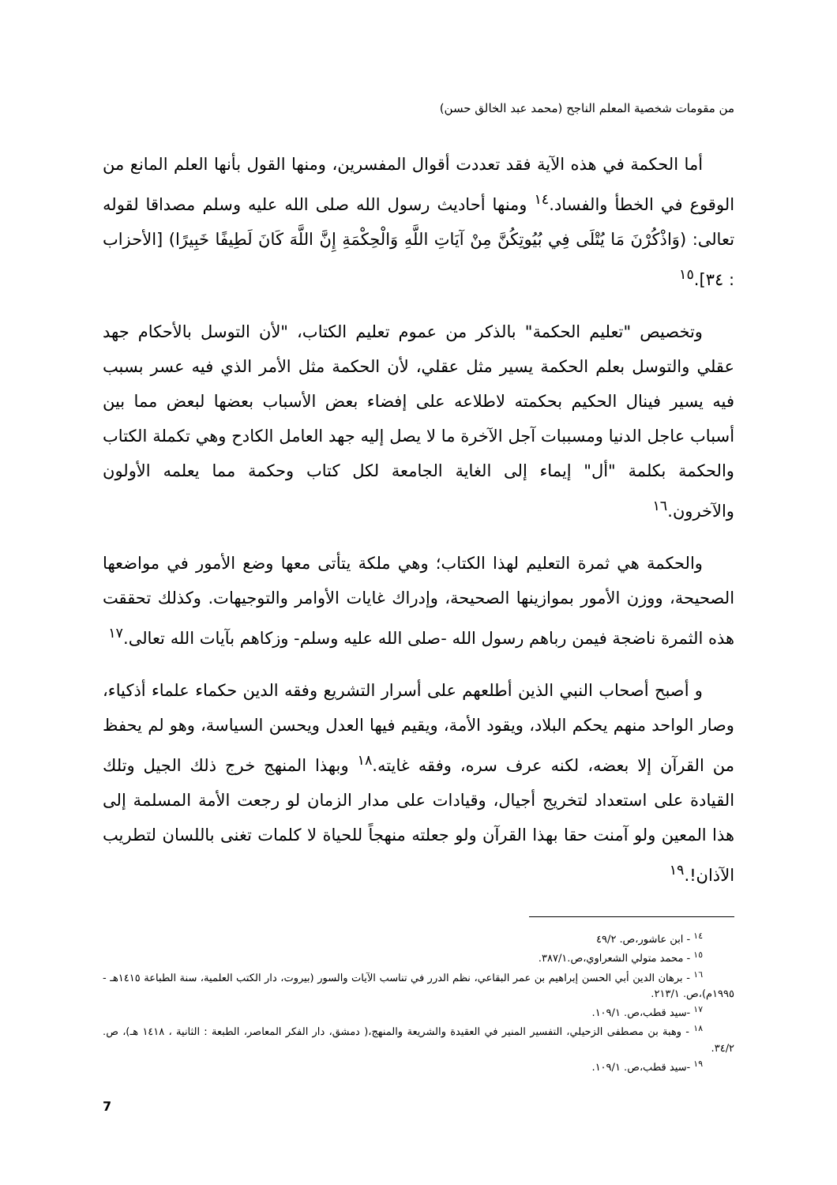من مقومات شخصية المعلم الناجح (محمد عبد الخالق حسن)
أما الحكمة في هذه الآية فقد تعددت أقوال المفسرين، ومنها القول بأنها العلم المانع من الوقوع في الخطأ والفساد.<sup>١٤</sup> ومنها أحاديث رسول الله صلى الله عليه وسلم مصداقا لقوله تعالى: (وَاذْكُرْنَ مَا يُتْلَى فِي بُيُوتِكُنَّ مِنْ آيَاتِ اللَّهِ وَالْحِكْمَةِ إِنَّ اللَّهَ كَانَ لَطِيفًا خَبِيرًا) [الأحزاب : ٣٤].<sup>١٥</sup>
وتخصيص "تعليم الحكمة" بالذكر من عموم تعليم الكتاب، "لأن التوسل بالأحكام جهد عقلي والتوسل بعلم الحكمة يسير مثل عقلي، لأن الحكمة مثل الأمر الذي فيه عسر بسبب فيه يسير فينال الحكيم بحكمته لاطلاعه على إفضاء بعض الأسباب بعضها لبعض مما بين أسباب عاجل الدنيا ومسببات آجل الآخرة ما لا يصل إليه جهد العامل الكادح وهي تكملة الكتاب والحكمة بكلمة "أل" إيماء إلى الغاية الجامعة لكل كتاب وحكمة مما يعلمه الأولون والآخرون.<sup>١٦</sup>
والحكمة هي ثمرة التعليم لهذا الكتاب؛ وهي ملكة يتأتى معها وضع الأمور في مواضعها الصحيحة، ووزن الأمور بموازينها الصحيحة، وإدراك غايات الأوامر والتوجيهات. وكذلك تحققت هذه الثمرة ناضجة فيمن رباهم رسول الله -صلى الله عليه وسلم- وزكاهم بآيات الله تعالى.<sup>١٧</sup>
و أصبح أصحاب النبي الذين أطلعهم على أسرار التشريع وفقه الدين حكماء علماء أذكياء، وصار الواحد منهم يحكم البلاد، ويقود الأمة، ويقيم فيها العدل ويحسن السياسة، وهو لم يحفظ من القرآن إلا بعضه، لكنه عرف سره، وفقه غايته.<sup>١٨</sup> وبهذا المنهج خرج ذلك الجيل وتلك القيادة على استعداد لتخريج أجيال، وقيادات على مدار الزمان لو رجعت الأمة المسلمة إلى هذا المعين ولو آمنت حقا بهذا القرآن ولو جعلته منهجاً للحياة لا كلمات تغنى باللسان لتطريب الآذان!.<sup>١٩</sup>
<sup>١٤</sup> - ابن عاشور،ص. ٤٩/٢
<sup>١٥</sup> - محمد متولي الشعراوي،ص.٣٨٧/١.
<sup>١٦</sup> - برهان الدين أبي الحسن إبراهيم بن عمر البقاعي، نظم الدرر في تناسب الآيات والسور (بيروت، دار الكتب العلمية، سنة الطباعة ١٤١٥هـ - ١٩٩٥م)،ص. ٢١٣/١.
<sup>١٧</sup> -سيد قطب،ص. ١٠٩/١.
<sup>١٨</sup> - وهبة بن مصطفى الزحيلي، التفسير المنير في العقيدة والشريعة والمنهج،( دمشق، دار الفكر المعاصر، الطبعة : الثانية ، ١٤١٨ هـ)، ص. ٣٤/٢.
<sup>١٩</sup> -سيد قطب،ص. ١٠٩/١.
7